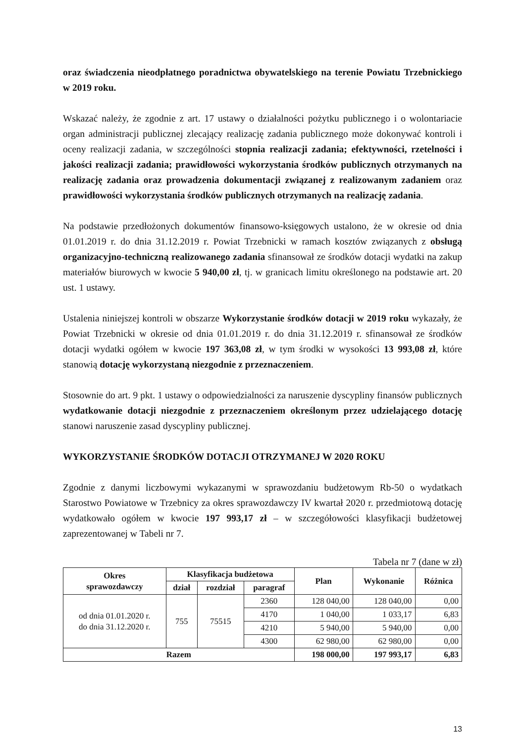oraz świadczenia nieodpłatnego poradnictwa obywatelskiego na terenie Powiatu Trzebnickiego w 2019 roku.
Wskazać należy, że zgodnie z art. 17 ustawy o działalności pożytku publicznego i o wolontariacie organ administracji publicznej zlecający realizację zadania publicznego może dokonywać kontroli i oceny realizacji zadania, w szczególności stopnia realizacji zadania; efektywności, rzetelności i jakości realizacji zadania; prawidłowości wykorzystania środków publicznych otrzymanych na realizację zadania oraz prowadzenia dokumentacji związanej z realizowanym zadaniem oraz prawidłowości wykorzystania środków publicznych otrzymanych na realizację zadania.
Na podstawie przedłożonych dokumentów finansowo-księgowych ustalono, że w okresie od dnia 01.01.2019 r. do dnia 31.12.2019 r. Powiat Trzebnicki w ramach kosztów związanych z obsługą organizacyjno-techniczną realizowanego zadania sfinansował ze środków dotacji wydatki na zakup materiałów biurowych w kwocie 5 940,00 zł, tj. w granicach limitu określonego na podstawie art. 20 ust. 1 ustawy.
Ustalenia niniejszej kontroli w obszarze Wykorzystanie środków dotacji w 2019 roku wykazały, że Powiat Trzebnicki w okresie od dnia 01.01.2019 r. do dnia 31.12.2019 r. sfinansował ze środków dotacji wydatki ogółem w kwocie 197 363,08 zł, w tym środki w wysokości 13 993,08 zł, które stanowią dotację wykorzystaną niezgodnie z przeznaczeniem.
Stosownie do art. 9 pkt. 1 ustawy o odpowiedzialności za naruszenie dyscypliny finansów publicznych wydatkowanie dotacji niezgodnie z przeznaczeniem określonym przez udzielającego dotację stanowi naruszenie zasad dyscypliny publicznej.
WYKORZYSTANIE ŚRODKÓW DOTACJI OTRZYMANEJ W 2020 ROKU
Zgodnie z danymi liczbowymi wykazanymi w sprawozdaniu budżetowym Rb-50 o wydatkach Starostwo Powiatowe w Trzebnicy za okres sprawozdawczy IV kwartał 2020 r. przedmiotową dotację wydatkowało ogółem w kwocie 197 993,17 zł – w szczegółowości klasyfikacji budżetowej zaprezentowanej w Tabeli nr 7.
Tabela nr 7 (dane w zł)
| Okres sprawozdawczy | Klasyfikacja budżetowa | | | Plan | Wykonanie | Różnica |
| --- | --- | --- | --- | --- | --- | --- |
| | dział | rozdział | paragraf | | | |
| od dnia 01.01.2020 r. do dnia 31.12.2020 r. | 755 | 75515 | 2360 | 128 040,00 | 128 040,00 | 0,00 |
| | | | 4170 | 1 040,00 | 1 033,17 | 6,83 |
| | | | 4210 | 5 940,00 | 5 940,00 | 0,00 |
| | | | 4300 | 62 980,00 | 62 980,00 | 0,00 |
| Razem | | | | 198 000,00 | 197 993,17 | 6,83 |
13